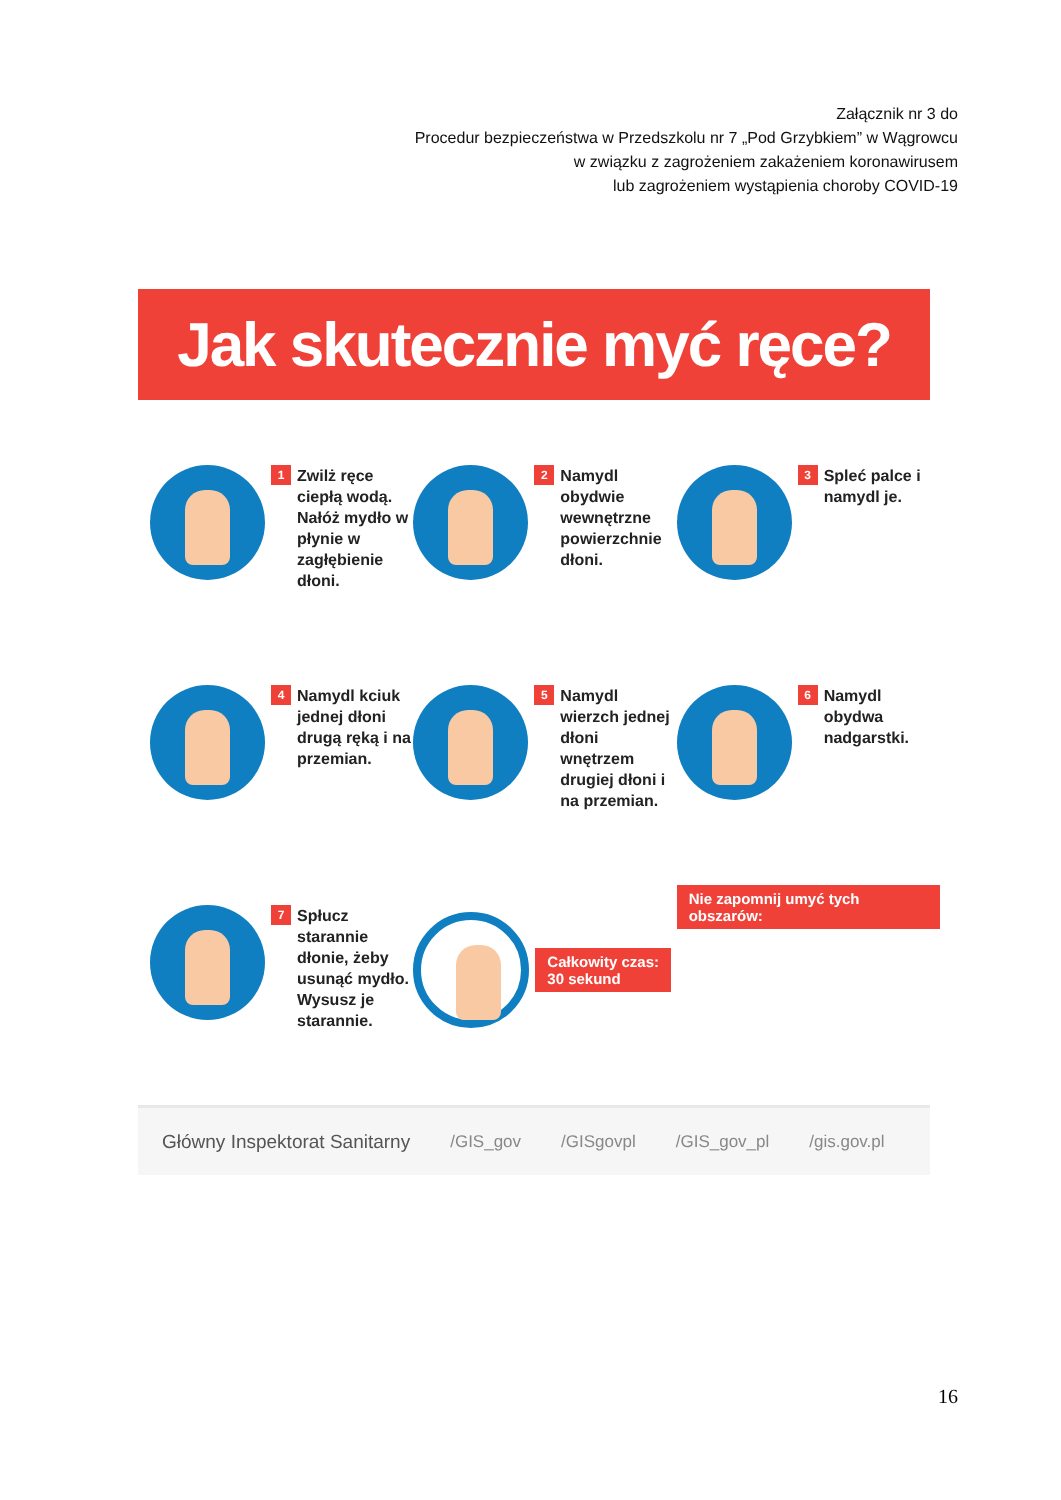Załącznik nr 3 do
Procedur bezpieczeństwa w Przedszkolu nr 7 „Pod Grzybkiem” w Wągrowcu
w związku z zagrożeniem zakażeniem koronawirusem
lub zagrożeniem wystąpienia choroby COVID-19
Jak skutecznie myć ręce?
1
Zwilż ręce ciepłą wodą. Nałóż mydło w płynie w zagłębienie dłoni.
2
Namydl obydwie wewnętrzne powierzchnie dłoni.
3
Spleć palce i namydl je.
4
Namydl kciuk jednej dłoni drugą ręką i na przemian.
5
Namydl wierzch jednej dłoni wnętrzem drugiej dłoni i na przemian.
6
Namydl obydwa nadgarstki.
7
Spłucz starannie dłonie, żeby usunąć mydło. Wysusz je starannie.
Całkowity czas:
30 sekund
Nie zapomnij umyć tych obszarów:
Główny Inspektorat Sanitarny /GIS_gov /GISgovpl /GIS_gov_pl /gis.gov.pl
16